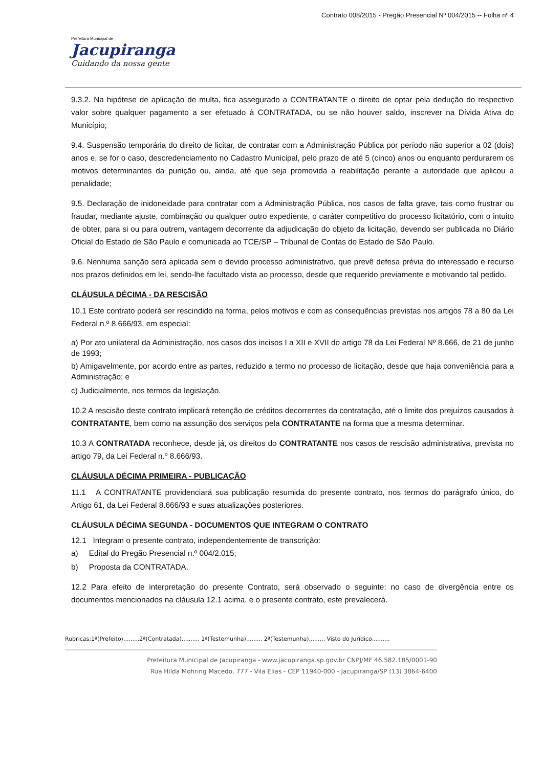Contrato 008/2015 - Pregão Presencial Nº 004/2015 -- Folha nº 4
Prefeitura Municipal de
Jacupiranga
Cuidando da nossa gente
9.3.2. Na hipótese de aplicação de multa, fica assegurado a CONTRATANTE o direito de optar pela dedução do respectivo valor sobre qualquer pagamento a ser efetuado à CONTRATADA, ou se não houver saldo, inscrever na Dívida Ativa do Município;
9.4. Suspensão temporária do direito de licitar, de contratar com a Administração Pública por período não superior a 02 (dois) anos e, se for o caso, descredenciamento no Cadastro Municipal, pelo prazo de até 5 (cinco) anos ou enquanto perdurarem os motivos determinantes da punição ou, ainda, até que seja promovida a reabilitação perante a autoridade que aplicou a penalidade;
9.5. Declaração de inidoneidade para contratar com a Administração Pública, nos casos de falta grave, tais como frustrar ou fraudar, mediante ajuste, combinação ou qualquer outro expediente, o caráter competitivo do processo licitatório, com o intuito de obter, para si ou para outrem, vantagem decorrente da adjudicação do objeto da licitação, devendo ser publicada no Diário Oficial do Estado de São Paulo e comunicada ao TCE/SP – Tribunal de Contas do Estado de São Paulo.
9.6. Nenhuma sanção será aplicada sem o devido processo administrativo, que prevê defesa prévia do interessado e recurso nos prazos definidos em lei, sendo-lhe facultado vista ao processo, desde que requerido previamente e motivando tal pedido.
CLÁUSULA DÉCIMA - DA RESCISÃO
10.1 Este contrato poderá ser rescindido na forma, pelos motivos e com as consequências previstas nos artigos 78 a 80 da Lei Federal n.º 8.666/93, em especial:
a) Por ato unilateral da Administração, nos casos dos incisos I a XII e XVII do artigo 78 da Lei Federal Nº 8.666, de 21 de junho de 1993;
b) Amigavelmente, por acordo entre as partes, reduzido a termo no processo de licitação, desde que haja conveniência para a Administração; e
c) Judicialmente, nos termos da legislação.
10.2 A rescisão deste contrato implicará retenção de créditos decorrentes da contratação, até o limite dos prejuízos causados à CONTRATANTE, bem como na assunção dos serviços pela CONTRATANTE na forma que a mesma determinar.
10.3 A CONTRATADA reconhece, desde já, os direitos do CONTRATANTE nos casos de rescisão administrativa, prevista no artigo 79, da Lei Federal n.º 8.666/93.
CLÁUSULA DÉCIMA PRIMEIRA - PUBLICAÇÃO
11.1 A CONTRATANTE providenciará sua publicação resumida do presente contrato, nos termos do parágrafo único, do Artigo 61, da Lei Federal 8.666/93 e suas atualizações posteriores.
CLÁUSULA DÉCIMA SEGUNDA - DOCUMENTOS QUE INTEGRAM O CONTRATO
12.1 Integram o presente contrato, independentemente de transcrição:
a) Edital do Pregão Presencial n.º 004/2.015;
b) Proposta da CONTRATADA.
12.2 Para efeito de interpretação do presente Contrato, será observado o seguinte: no caso de divergência entre os documentos mencionados na cláusula 12.1 acima, e o presente contrato, este prevalecerá.
Rubricas:1ª(Prefeito).........2ª(Contratada).......... 1ª(Testemunha)......... 2ª(Testemunha)......... Visto do Jurídico..........
Prefeitura Municipal de Jacupiranga - www.jacupiranga.sp.gov.br CNPJ/MF 46.582.185/0001-90
Rua Hilda Mohring Macedo, 777 - Vila Elias - CEP 11940-000 - Jacupiranga/SP (13) 3864-6400